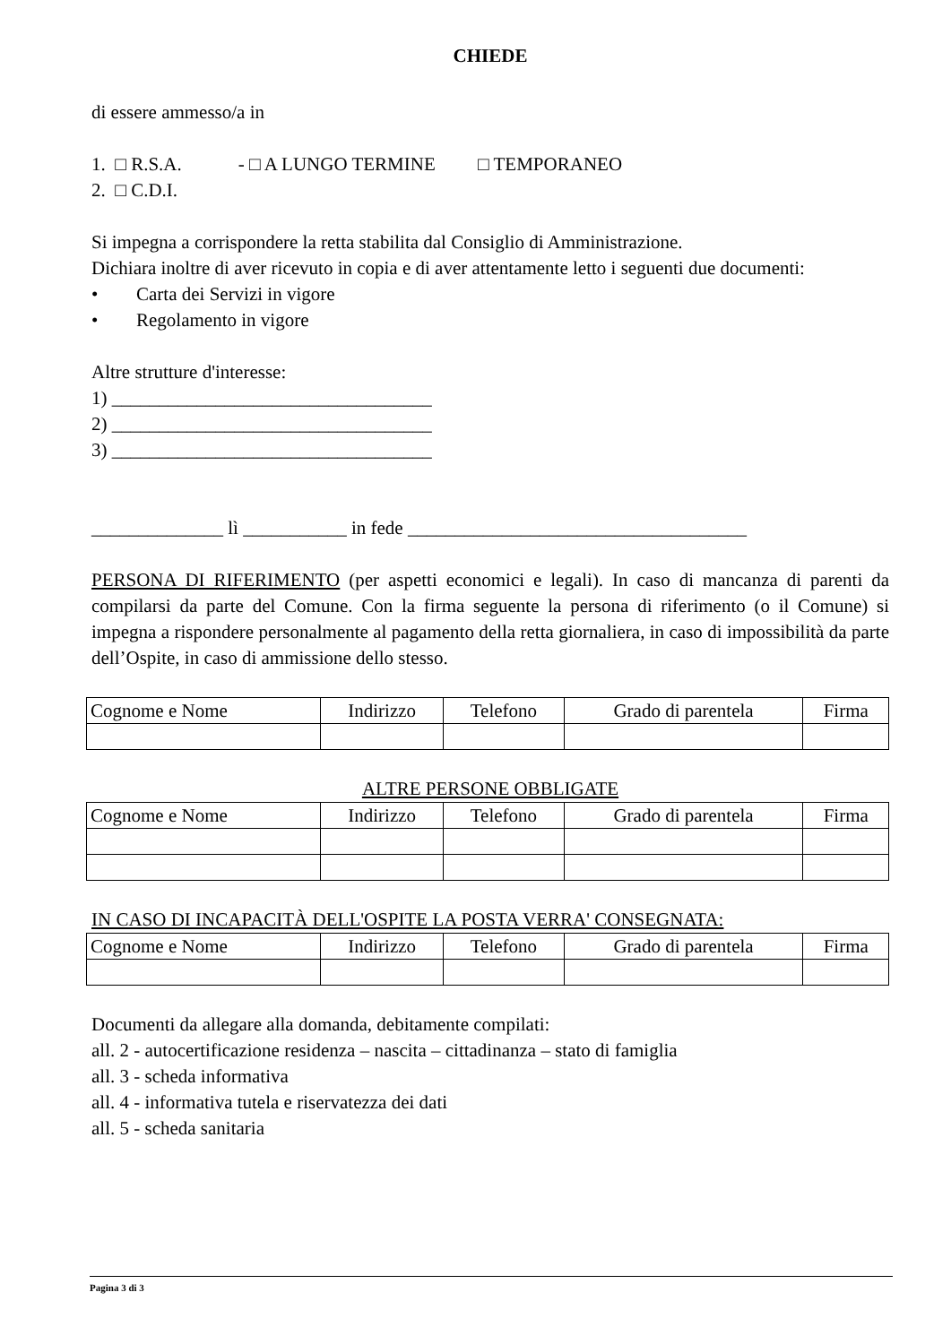CHIEDE
di essere ammesso/a in
1. □ R.S.A. - □ A LUNGO TERMINE □ TEMPORANEO
2. □ C.D.I.
Si impegna a corrispondere la retta stabilita dal Consiglio di Amministrazione.
Dichiara inoltre di aver ricevuto in copia e di aver attentamente letto i seguenti due documenti:
• Carta dei Servizi in vigore
• Regolamento in vigore
Altre strutture d'interesse:
1) __________________________________
2) __________________________________
3) __________________________________
______________ lì ___________ in fede ____________________________________
PERSONA DI RIFERIMENTO (per aspetti economici e legali). In caso di mancanza di parenti da compilarsi da parte del Comune. Con la firma seguente la persona di riferimento (o il Comune) si impegna a rispondere personalmente al pagamento della retta giornaliera, in caso di impossibilità da parte dell’Ospite, in caso di ammissione dello stesso.
| Cognome e Nome | Indirizzo | Telefono | Grado di parentela | Firma |
ALTRE PERSONE OBBLIGATE
| Cognome e Nome | Indirizzo | Telefono | Grado di parentela | Firma |
IN CASO DI INCAPACITÀ DELL'OSPITE LA POSTA VERRA' CONSEGNATA:
| Cognome e Nome | Indirizzo | Telefono | Grado di parentela | Firma |
Documenti da allegare alla domanda, debitamente compilati:
all. 2 - autocertificazione residenza – nascita – cittadinanza – stato di famiglia
all. 3 - scheda informativa
all. 4 - informativa tutela e riservatezza dei dati
all. 5 - scheda sanitaria
Pagina 3 di 3